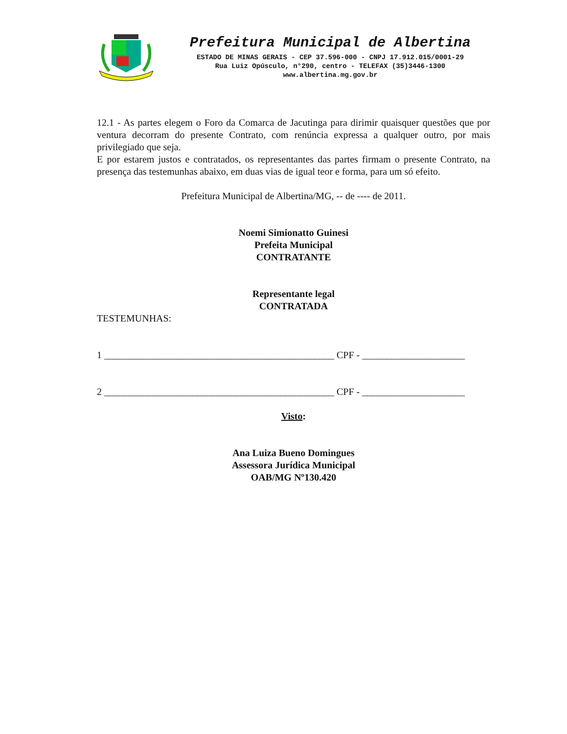Prefeitura Municipal de Albertina
ESTADO DE MINAS GERAIS - CEP 37.596-000 - CNPJ 17.912.015/0001-29
Rua Luiz Opúsculo, n°290, centro - TELEFAX (35)3446-1300
www.albertina.mg.gov.br
12.1 - As partes elegem o Foro da Comarca de Jacutinga para dirimir quaisquer questões que por ventura decorram do presente Contrato, com renúncia expressa a qualquer outro, por mais privilegiado que seja.
E por estarem justos e contratados, os representantes das partes firmam o presente Contrato, na presença das testemunhas abaixo, em duas vias de igual teor e forma, para um só efeito.
Prefeitura Municipal de Albertina/MG, -- de ---- de 2011.
Noemi Simionatto Guinesi
Prefeita Municipal
CONTRATANTE
Representante legal
CONTRATADA
TESTEMUNHAS:
1 _______________________________________________ CPF - _____________________
2 _______________________________________________ CPF - _____________________
Visto:
Ana Luiza Bueno Domingues
Assessora Jurídica Municipal
OAB/MG Nº130.420